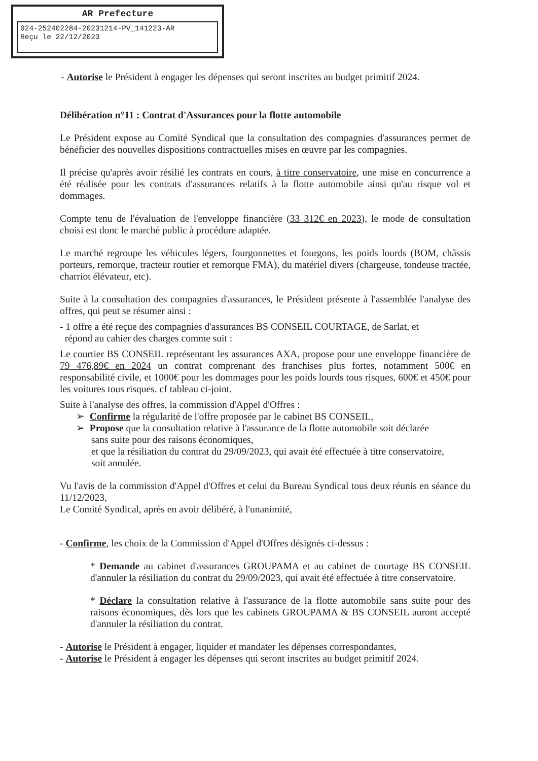AR Prefecture
024-252402284-20231214-PV_141223-AR
Reçu le 22/12/2023
- Autorise le Président à engager les dépenses qui seront inscrites au budget primitif 2024.
Délibération n°11 : Contrat d'Assurances pour la flotte automobile
Le Président expose au Comité Syndical que la consultation des compagnies d'assurances permet de bénéficier des nouvelles dispositions contractuelles mises en œuvre par les compagnies.
Il précise qu'après avoir résilié les contrats en cours, à titre conservatoire, une mise en concurrence a été réalisée pour les contrats d'assurances relatifs à la flotte automobile ainsi qu'au risque vol et dommages.
Compte tenu de l'évaluation de l'enveloppe financière (33 312€ en 2023), le mode de consultation choisi est donc le marché public à procédure adaptée.
Le marché regroupe les véhicules légers, fourgonnettes et fourgons, les poids lourds (BOM, châssis porteurs, remorque, tracteur routier et remorque FMA), du matériel divers (chargeuse, tondeuse tractée, charriot élévateur, etc).
Suite à la consultation des compagnies d'assurances, le Président présente à l'assemblée l'analyse des offres, qui peut se résumer ainsi :
- 1 offre a été reçue des compagnies d'assurances BS CONSEIL COURTAGE, de Sarlat, et
répond au cahier des charges comme suit :
Le courtier BS CONSEIL représentant les assurances AXA, propose pour une enveloppe financière de 79 476,89€ en 2024 un contrat comprenant des franchises plus fortes, notamment 500€ en responsabilité civile, et 1000€ pour les dommages pour les poids lourds tous risques, 600€ et 450€ pour les voitures tous risques. cf tableau ci-joint.
Suite à l'analyse des offres, la commission d'Appel d'Offres :
➢ Confirme la régularité de l'offre proposée par le cabinet BS CONSEIL,
➢ Propose que la consultation relative à l'assurance de la flotte automobile soit déclarée
sans suite pour des raisons économiques,
et que la résiliation du contrat du 29/09/2023, qui avait été effectuée à titre conservatoire,
soit annulée.
Vu l'avis de la commission d'Appel d'Offres et celui du Bureau Syndical tous deux réunis en séance du 11/12/2023,
Le Comité Syndical, après en avoir délibéré, à l'unanimité,
- Confirme, les choix de la Commission d'Appel d'Offres désignés ci-dessus :
* Demande au cabinet d'assurances GROUPAMA et au cabinet de courtage BS CONSEIL d'annuler la résiliation du contrat du 29/09/2023, qui avait été effectuée à titre conservatoire.
* Déclare la consultation relative à l'assurance de la flotte automobile sans suite pour des raisons économiques, dès lors que les cabinets GROUPAMA & BS CONSEIL auront accepté d'annuler la résiliation du contrat.
- Autorise le Président à engager, liquider et mandater les dépenses correspondantes,
- Autorise le Président à engager les dépenses qui seront inscrites au budget primitif 2024.